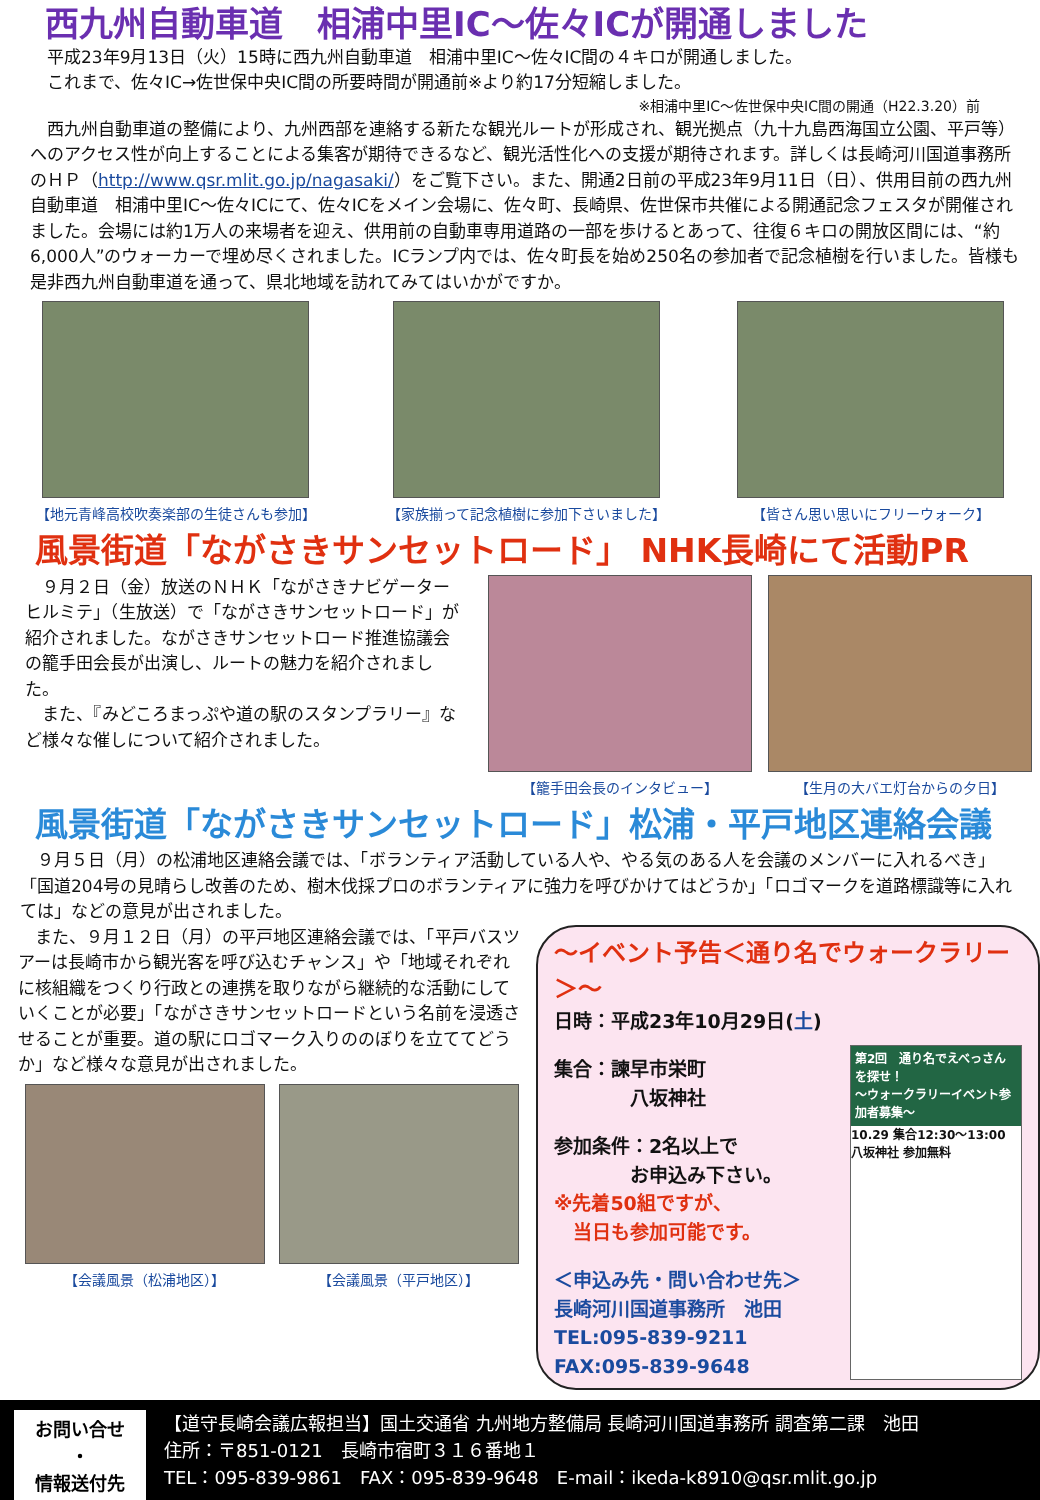西九州自動車道　相浦中里IC～佐々ICが開通しました
　平成23年9月13日（火）15時に西九州自動車道　相浦中里IC～佐々IC間の４キロが開通しました。
　これまで、佐々IC→佐世保中央IC間の所要時間が開通前※より約17分短縮しました。
※相浦中里IC～佐世保中央IC間の開通（H22.3.20）前
　西九州自動車道の整備により、九州西部を連絡する新たな観光ルートが形成され、観光拠点（九十九島西海国立公園、平戸等）へのアクセス性が向上することによる集客が期待できるなど、観光活性化への支援が期待されます。詳しくは長崎河川国道事務所のＨＰ（http://www.qsr.mlit.go.jp/nagasaki/）をご覧下さい。また、開通2日前の平成23年9月11日（日）、供用目前の西九州自動車道　相浦中里IC～佐々ICにて、佐々ICをメイン会場に、佐々町、長崎県、佐世保市共催による開通記念フェスタが開催されました。会場には約1万人の来場者を迎え、供用前の自動車専用道路の一部を歩けるとあって、往復６キロの開放区間には、“約6,000人”のウォーカーで埋め尽くされました。ICランプ内では、佐々町長を始め250名の参加者で記念植樹を行いました。皆様も是非西九州自動車道を通って、県北地域を訪れてみてはいかがですか。
【地元青峰高校吹奏楽部の生徒さんも参加】
【家族揃って記念植樹に参加下さいました】
【皆さん思い思いにフリーウォーク】
風景街道「ながさきサンセットロード」 NHK長崎にて活動PR
　９月２日（金）放送のＮＨＫ「ながさきナビゲーター　ヒルミテ」（生放送）で「ながさきサンセットロード」が紹介されました。ながさきサンセットロード推進協議会の籠手田会長が出演し、ルートの魅力を紹介されました。
　また、『みどころまっぷや道の駅のスタンプラリー』など様々な催しについて紹介されました。
【籠手田会長のインタビュー】 【生月の大バエ灯台からの夕日】
風景街道「ながさきサンセットロード」松浦・平戸地区連絡会議
　９月５日（月）の松浦地区連絡会議では、「ボランティア活動している人や、やる気のある人を会議のメンバーに入れるべき」「国道204号の見晴らし改善のため、樹木伐採プロのボランティアに強力を呼びかけてはどうか」「ロゴマークを道路標識等に入れては」などの意見が出されました。
　また、９月１２日（月）の平戸地区連絡会議では、「平戸バスツアーは長崎市から観光客を呼び込むチャンス」や「地域それぞれに核組織をつくり行政との連携を取りながら継続的な活動にしていくことが必要」「ながさきサンセットロードという名前を浸透させることが重要。道の駅にロゴマーク入りののぼりを立ててどうか」など様々な意見が出されました。
【会議風景（松浦地区）】 【会議風景（平戸地区）】
～イベント予告＜通り名でウォークラリー＞～
日時：平成23年10月29日(土)
集合：諫早市栄町
　　　　八坂神社
参加条件：2名以上で
　　　　お申込み下さい。
※先着50組ですが、
　当日も参加可能です。
＜申込み先・問い合わせ先＞
長崎河川国道事務所　池田
TEL:095-839-9211
FAX:095-839-9648
第2回　通り名でえべっさんを探せ！
～ウォークラリーイベント参加者募集～
10.29 集合12:30～13:00 八坂神社 参加無料
お問い合せ
・
情報送付先
【道守長崎会議広報担当】国土交通省 九州地方整備局 長崎河川国道事務所 調査第二課　池田
住所：〒851-0121　長崎市宿町３１６番地１
TEL：095-839-9861　FAX：095-839-9648　E-mail：ikeda-k8910@qsr.mlit.go.jp